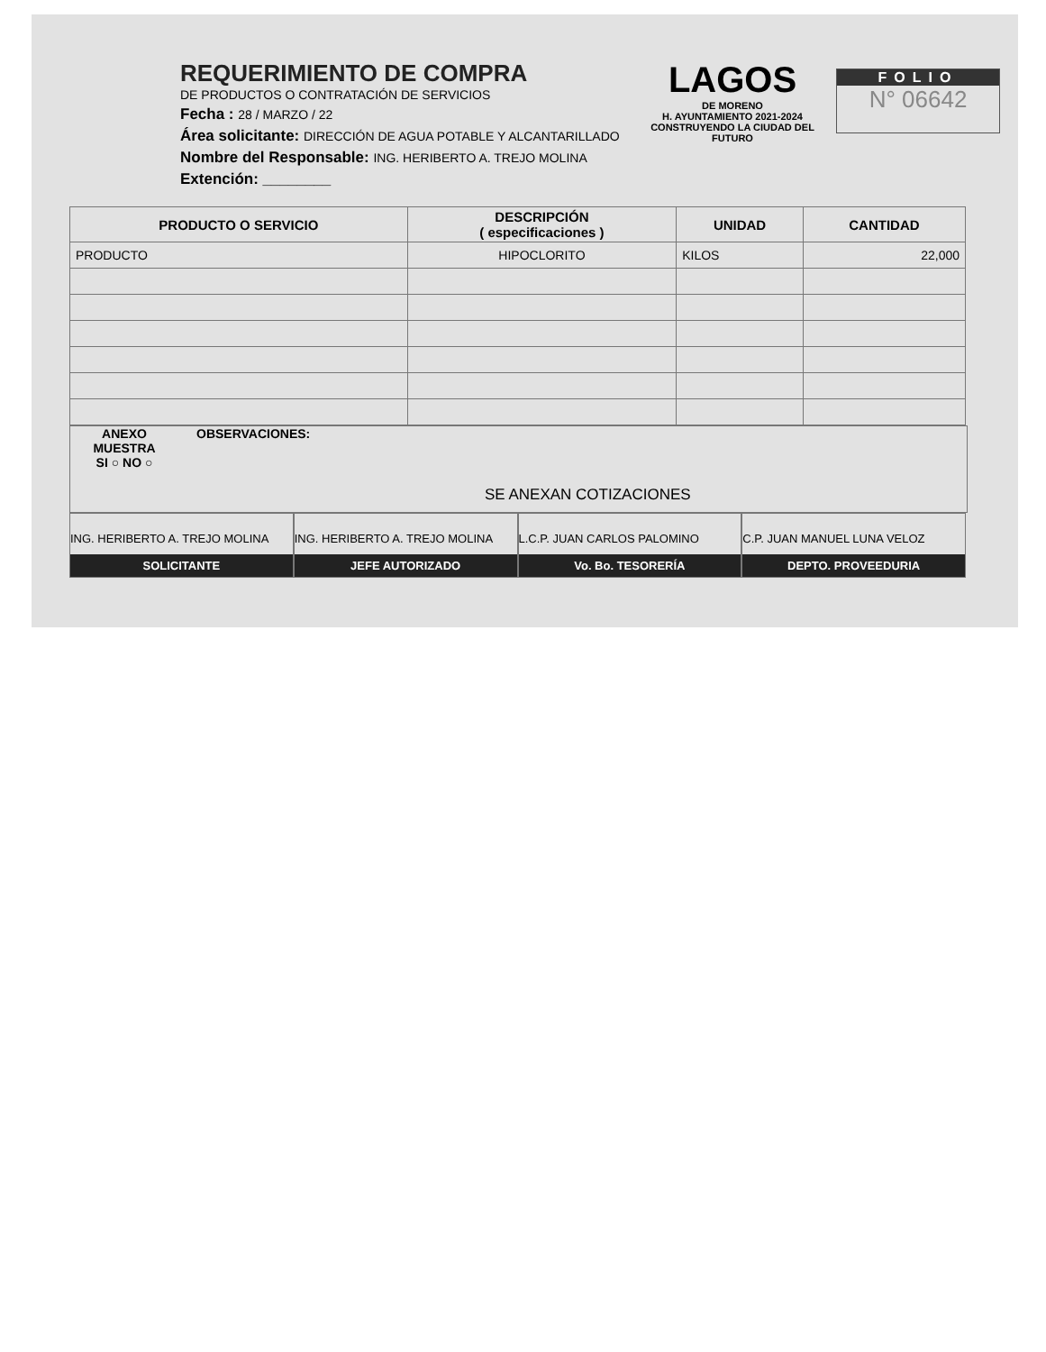REQUERIMIENTO DE COMPRA
DE PRODUCTOS O CONTRATACIÓN DE SERVICIOS
Fecha : 28 / MARZO / 22
Área solicitante: DIRECCIÓN DE AGUA POTABLE Y ALCANTARILLADO
Nombre del Responsable: ING. HERIBERTO A. TREJO MOLINA
Extención: ________
LAGOS
DE MORENO
H. AYUNTAMIENTO 2021-2024
CONSTRUYENDO LA CIUDAD DEL FUTURO
FOLIO
N° 06642
| PRODUCTO O SERVICIO | DESCRIPCIÓN ( especificaciones ) | UNIDAD | CANTIDAD |
| --- | --- | --- | --- |
| PRODUCTO | HIPOCLORITO | KILOS | 22,000 |
ANEXO MUESTRA
SI ○ NO ○
OBSERVACIONES:
SE ANEXAN COTIZACIONES
ING. HERIBERTO A. TREJO MOLINA
SOLICITANTE
ING. HERIBERTO A. TREJO MOLINA
JEFE AUTORIZADO
L.C.P. JUAN CARLOS PALOMINO
Vo. Bo. TESORERÍA
C.P. JUAN MANUEL LUNA VELOZ
DEPTO. PROVEEDURIA